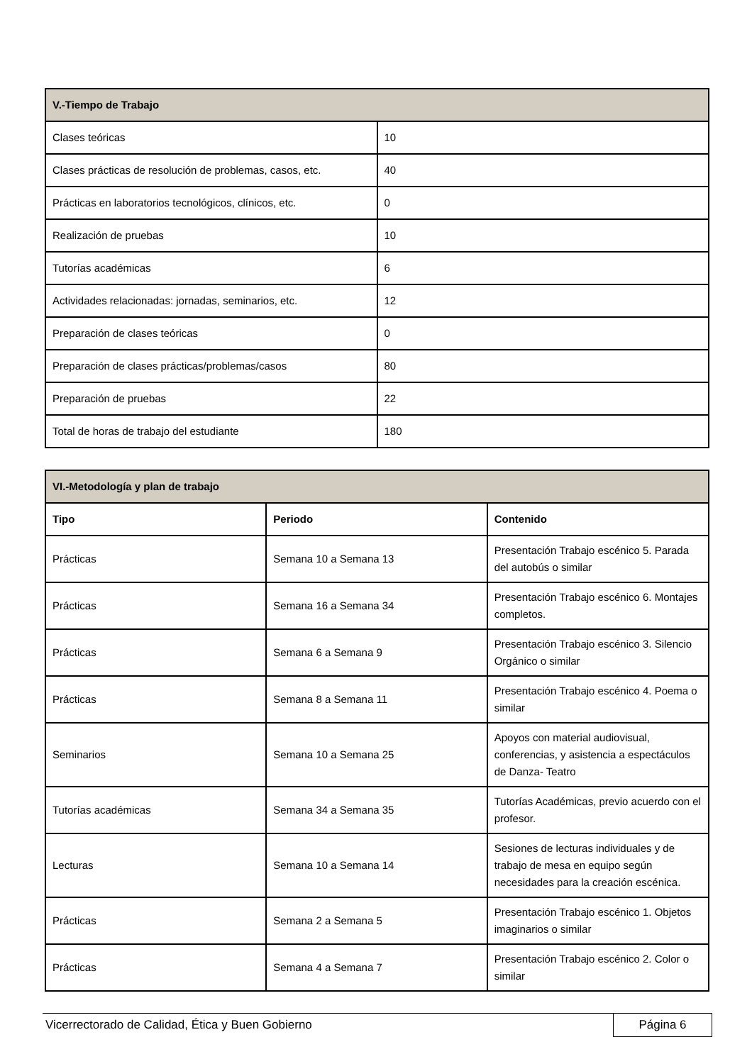| V.-Tiempo de Trabajo | |
| --- | --- |
| Clases teóricas | 10 |
| Clases prácticas de resolución de problemas, casos, etc. | 40 |
| Prácticas en laboratorios tecnológicos, clínicos, etc. | 0 |
| Realización de pruebas | 10 |
| Tutorías académicas | 6 |
| Actividades relacionadas: jornadas, seminarios, etc. | 12 |
| Preparación de clases teóricas | 0 |
| Preparación de clases prácticas/problemas/casos | 80 |
| Preparación de pruebas | 22 |
| Total de horas de trabajo del estudiante | 180 |
| VI.-Metodología y plan de trabajo | | |
| --- | --- | --- |
| Tipo | Periodo | Contenido |
| Prácticas | Semana 10 a Semana 13 | Presentación Trabajo escénico 5. Parada del autobús o similar |
| Prácticas | Semana 16 a Semana 34 | Presentación Trabajo escénico 6. Montajes completos. |
| Prácticas | Semana 6 a Semana 9 | Presentación Trabajo escénico 3. Silencio Orgánico o similar |
| Prácticas | Semana 8 a Semana 11 | Presentación Trabajo escénico 4. Poema o similar |
| Seminarios | Semana 10 a Semana 25 | Apoyos con material audiovisual, conferencias, y asistencia a espectáculos de Danza- Teatro |
| Tutorías académicas | Semana 34 a Semana 35 | Tutorías Académicas, previo acuerdo con el profesor. |
| Lecturas | Semana 10 a Semana 14 | Sesiones de lecturas individuales y de trabajo de mesa en equipo según necesidades para la creación escénica. |
| Prácticas | Semana 2 a Semana 5 | Presentación Trabajo escénico 1. Objetos imaginarios o similar |
| Prácticas | Semana 4 a Semana 7 | Presentación Trabajo escénico 2. Color o similar |
Vicerrectorado de Calidad, Ética y Buen Gobierno Página 6